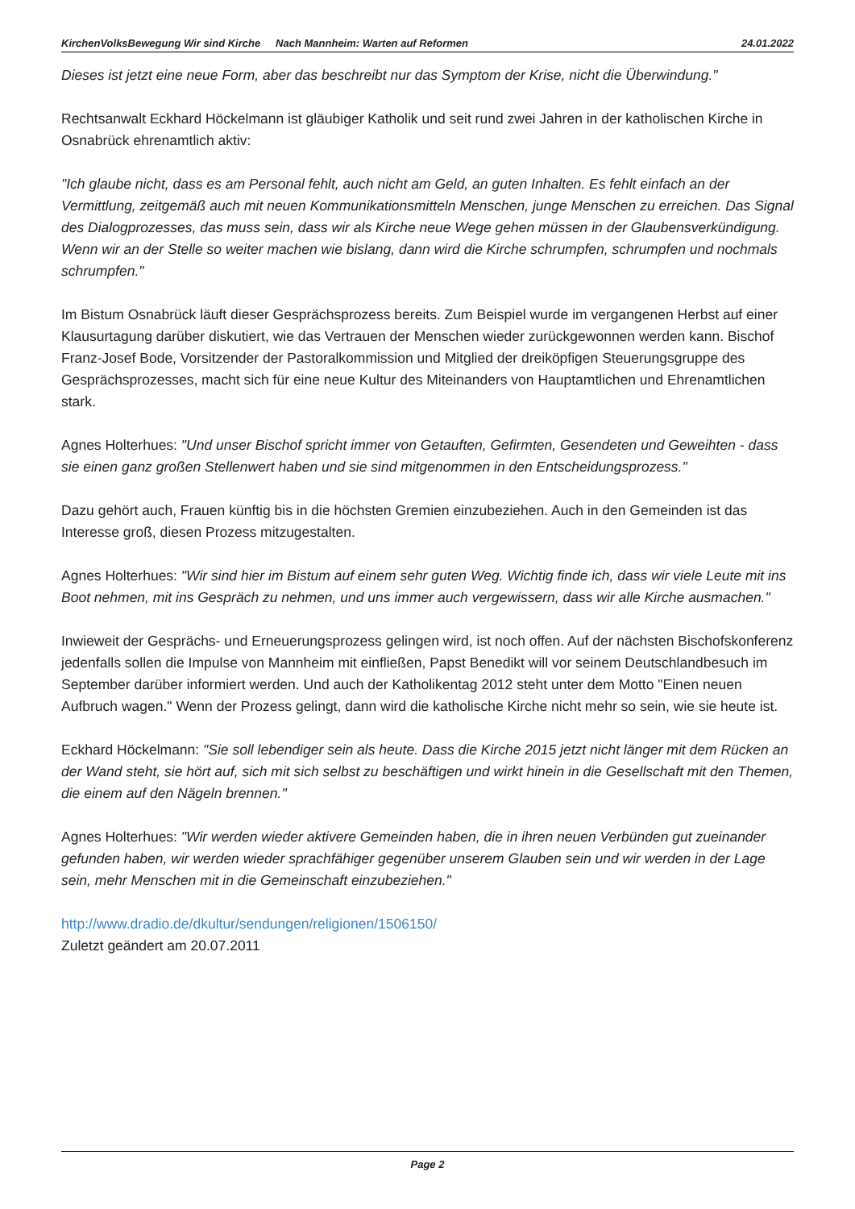KirchenVolksBewegung Wir sind Kirche Nach Mannheim: Warten auf Reformen 24.01.2022
Dieses ist jetzt eine neue Form, aber das beschreibt nur das Symptom der Krise, nicht die Überwindung."
Rechtsanwalt Eckhard Höckelmann ist gläubiger Katholik und seit rund zwei Jahren in der katholischen Kirche in Osnabrück ehrenamtlich aktiv:
"Ich glaube nicht, dass es am Personal fehlt, auch nicht am Geld, an guten Inhalten. Es fehlt einfach an der Vermittlung, zeitgemäß auch mit neuen Kommunikationsmitteln Menschen, junge Menschen zu erreichen. Das Signal des Dialogprozesses, das muss sein, dass wir als Kirche neue Wege gehen müssen in der Glaubensverkündigung. Wenn wir an der Stelle so weiter machen wie bislang, dann wird die Kirche schrumpfen, schrumpfen und nochmals schrumpfen."
Im Bistum Osnabrück läuft dieser Gesprächsprozess bereits. Zum Beispiel wurde im vergangenen Herbst auf einer Klausurtagung darüber diskutiert, wie das Vertrauen der Menschen wieder zurückgewonnen werden kann. Bischof Franz-Josef Bode, Vorsitzender der Pastoralkommission und Mitglied der dreiköpfigen Steuerungsgruppe des Gesprächsprozesses, macht sich für eine neue Kultur des Miteinanders von Hauptamtlichen und Ehrenamtlichen stark.
Agnes Holterhues: "Und unser Bischof spricht immer von Getauften, Gefirmten, Gesendeten und Geweihten - dass sie einen ganz großen Stellenwert haben und sie sind mitgenommen in den Entscheidungsprozess."
Dazu gehört auch, Frauen künftig bis in die höchsten Gremien einzubeziehen. Auch in den Gemeinden ist das Interesse groß, diesen Prozess mitzugestalten.
Agnes Holterhues: "Wir sind hier im Bistum auf einem sehr guten Weg. Wichtig finde ich, dass wir viele Leute mit ins Boot nehmen, mit ins Gespräch zu nehmen, und uns immer auch vergewissern, dass wir alle Kirche ausmachen."
Inwieweit der Gesprächs- und Erneuerungsprozess gelingen wird, ist noch offen. Auf der nächsten Bischofskonferenz jedenfalls sollen die Impulse von Mannheim mit einfließen, Papst Benedikt will vor seinem Deutschlandbesuch im September darüber informiert werden. Und auch der Katholikentag 2012 steht unter dem Motto "Einen neuen Aufbruch wagen." Wenn der Prozess gelingt, dann wird die katholische Kirche nicht mehr so sein, wie sie heute ist.
Eckhard Höckelmann: "Sie soll lebendiger sein als heute. Dass die Kirche 2015 jetzt nicht länger mit dem Rücken an der Wand steht, sie hört auf, sich mit sich selbst zu beschäftigen und wirkt hinein in die Gesellschaft mit den Themen, die einem auf den Nägeln brennen."
Agnes Holterhues: "Wir werden wieder aktivere Gemeinden haben, die in ihren neuen Verbünden gut zueinander gefunden haben, wir werden wieder sprachfähiger gegenüber unserem Glauben sein und wir werden in der Lage sein, mehr Menschen mit in die Gemeinschaft einzubeziehen."
http://www.dradio.de/dkultur/sendungen/religionen/1506150/
Zuletzt geändert am 20.07.2011
Page 2